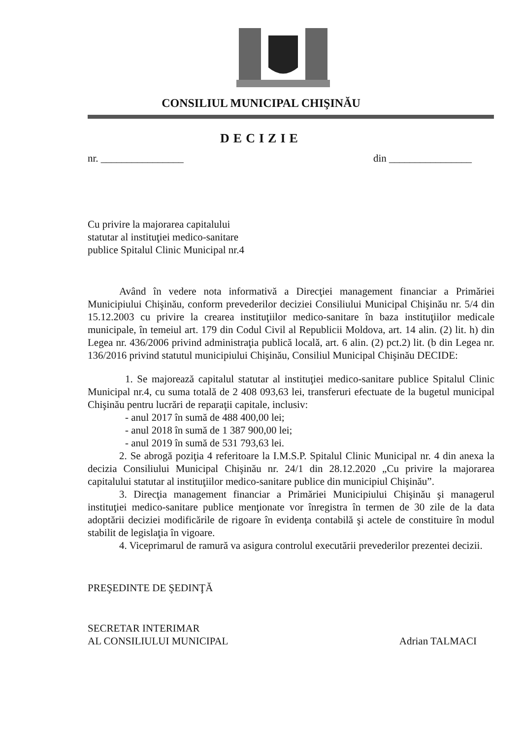CONSILIUL MUNICIPAL CHIŞINĂU
DECIZIE
nr. ________________ din ________________
Cu privire la majorarea capitalului
statutar al instituţiei medico-sanitare
publice Spitalul Clinic Municipal nr.4
Având în vedere nota informativă a Direcţiei management financiar a Primăriei Municipiului Chişinău, conform prevederilor deciziei Consiliului Municipal Chişinău nr. 5/4 din 15.12.2003 cu privire la crearea instituţiilor medico-sanitare în baza instituţiilor medicale municipale, în temeiul art. 179 din Codul Civil al Republicii Moldova, art. 14 alin. (2) lit. h) din Legea nr. 436/2006 privind administraţia publică locală, art. 6 alin. (2) pct.2) lit. (b din Legea nr. 136/2016 privind statutul municipiului Chişinău, Consiliul Municipal Chişinău DECIDE:
1. Se majorează capitalul statutar al instituţiei medico-sanitare publice Spitalul Clinic Municipal nr.4, cu suma totală de 2 408 093,63 lei, transferuri efectuate de la bugetul municipal Chişinău pentru lucrări de reparaţii capitale, inclusiv:
- anul 2017 în sumă de 488 400,00 lei;
- anul 2018 în sumă de 1 387 900,00 lei;
- anul 2019 în sumă de 531 793,63 lei.
2. Se abrogă poziţia 4 referitoare la I.M.S.P. Spitalul Clinic Municipal nr. 4 din anexa la decizia Consiliului Municipal Chişinău nr. 24/1 din 28.12.2020 „Cu privire la majorarea capitalului statutar al instituţiilor medico-sanitare publice din municipiul Chişinău”.
3. Direcţia management financiar a Primăriei Municipiului Chişinău şi managerul instituţiei medico-sanitare publice menţionate vor înregistra în termen de 30 zile de la data adoptării deciziei modificările de rigoare în evidenţa contabilă şi actele de constituire în modul stabilit de legislaţia în vigoare.
4. Viceprimarul de ramură va asigura controlul executării prevederilor prezentei decizii.
PREŞEDINTE DE ŞEDINŢĂ
SECRETAR INTERIMAR
AL CONSILIULUI MUNICIPAL Adrian TALMACI